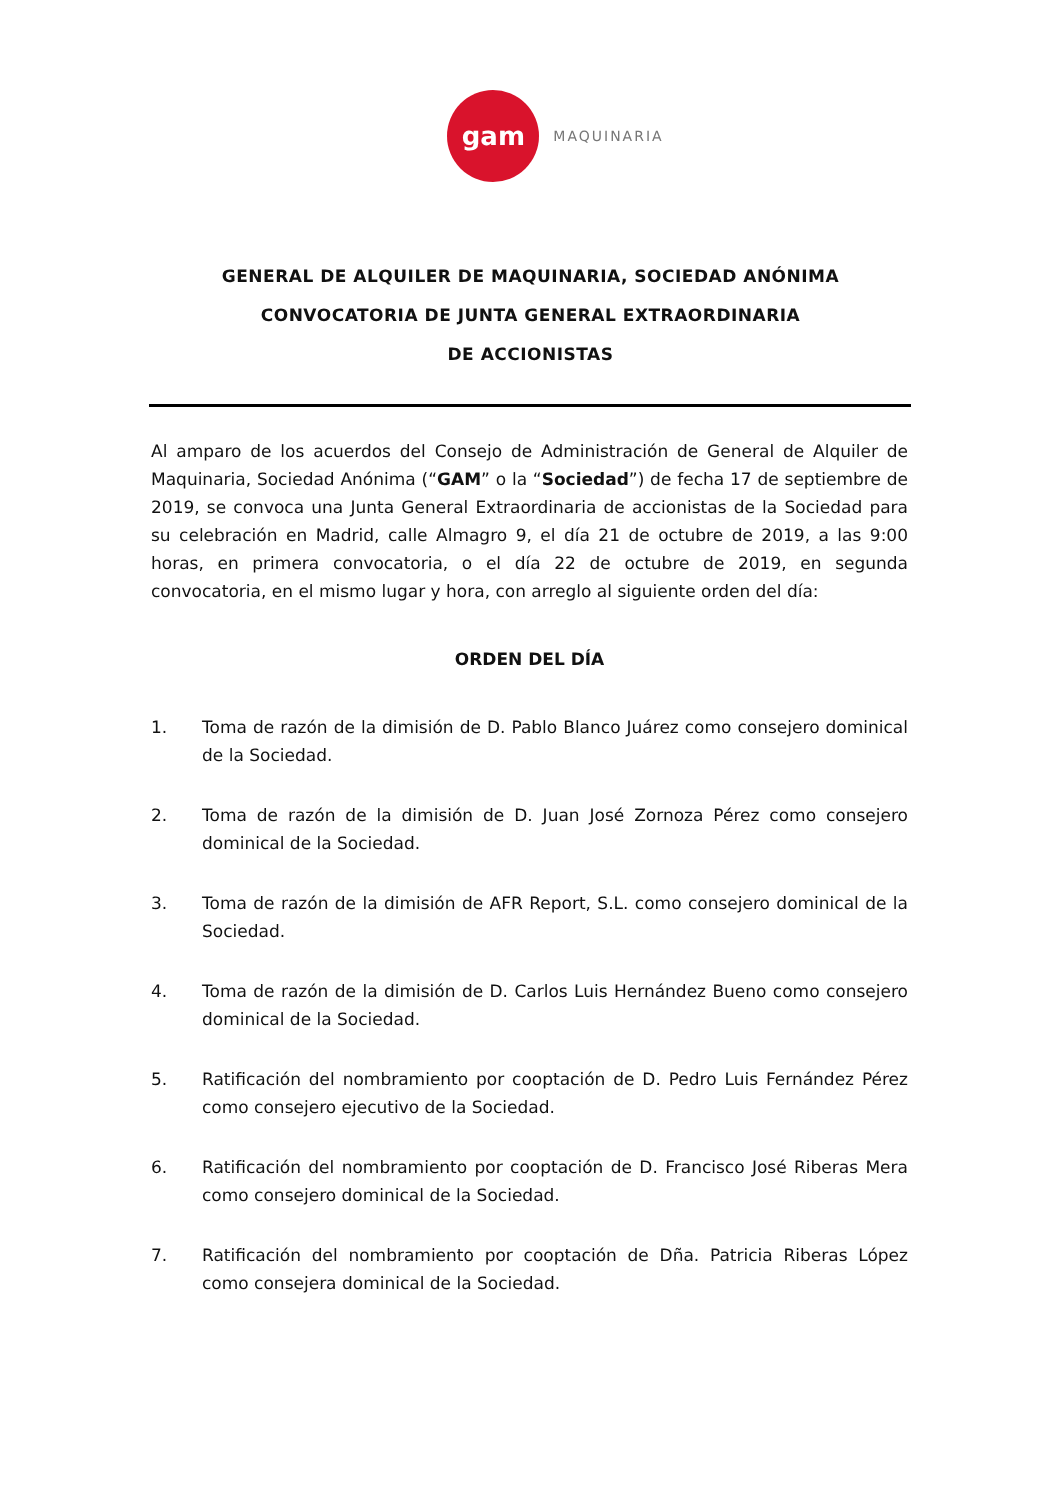gam
MAQUINARIA
GENERAL DE ALQUILER DE MAQUINARIA, SOCIEDAD ANÓNIMA
CONVOCATORIA DE JUNTA GENERAL EXTRAORDINARIA
DE ACCIONISTAS
Al amparo de los acuerdos del Consejo de Administración de General de Alquiler de Maquinaria, Sociedad Anónima (“GAM” o la “Sociedad”) de fecha 17 de septiembre de 2019, se convoca una Junta General Extraordinaria de accionistas de la Sociedad para su celebración en Madrid, calle Almagro 9, el día 21 de octubre de 2019, a las 9:00 horas, en primera convocatoria, o el día 22 de octubre de 2019, en segunda convocatoria, en el mismo lugar y hora, con arreglo al siguiente orden del día:
ORDEN DEL DÍA
1. Toma de razón de la dimisión de D. Pablo Blanco Juárez como consejero dominical de la Sociedad.
2. Toma de razón de la dimisión de D. Juan José Zornoza Pérez como consejero dominical de la Sociedad.
3. Toma de razón de la dimisión de AFR Report, S.L. como consejero dominical de la Sociedad.
4. Toma de razón de la dimisión de D. Carlos Luis Hernández Bueno como consejero dominical de la Sociedad.
5. Ratificación del nombramiento por cooptación de D. Pedro Luis Fernández Pérez como consejero ejecutivo de la Sociedad.
6. Ratificación del nombramiento por cooptación de D. Francisco José Riberas Mera como consejero dominical de la Sociedad.
7. Ratificación del nombramiento por cooptación de Dña. Patricia Riberas López como consejera dominical de la Sociedad.